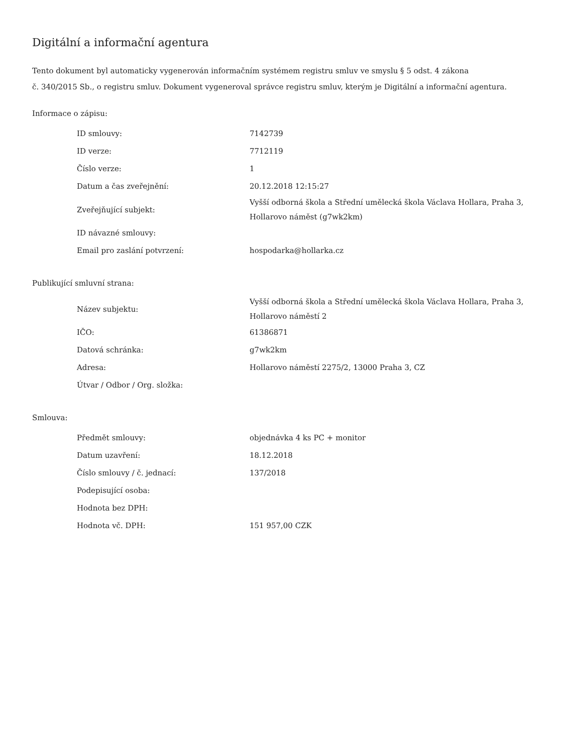Digitální a informační agentura
Tento dokument byl automaticky vygenerován informačním systémem registru smluv ve smyslu § 5 odst. 4 zákona
č. 340/2015 Sb., o registru smluv. Dokument vygeneroval správce registru smluv, kterým je Digitální a informační agentura.
Informace o zápisu:
| ID smlouvy: | 7142739 |
| ID verze: | 7712119 |
| Číslo verze: | 1 |
| Datum a čas zveřejnění: | 20.12.2018 12:15:27 |
| Zveřejňující subjekt: | Vyšší odborná škola a Střední umělecká škola Václava Hollara, Praha 3, Hollarovo náměst (g7wk2km) |
| ID návazné smlouvy: | |
| Email pro zaslání potvrzení: | hospodarka@hollarka.cz |
Publikující smluvní strana:
| Název subjektu: | Vyšší odborná škola a Střední umělecká škola Václava Hollara, Praha 3, Hollarovo náměstí 2 |
| IČO: | 61386871 |
| Datová schránka: | g7wk2km |
| Adresa: | Hollarovo náměstí 2275/2, 13000 Praha 3, CZ |
| Útvar / Odbor / Org. složka: | |
Smlouva:
| Předmět smlouvy: | objednávka 4 ks PC + monitor |
| Datum uzavření: | 18.12.2018 |
| Číslo smlouvy / č. jednací: | 137/2018 |
| Podepisující osoba: | |
| Hodnota bez DPH: | |
| Hodnota vč. DPH: | 151 957,00 CZK |